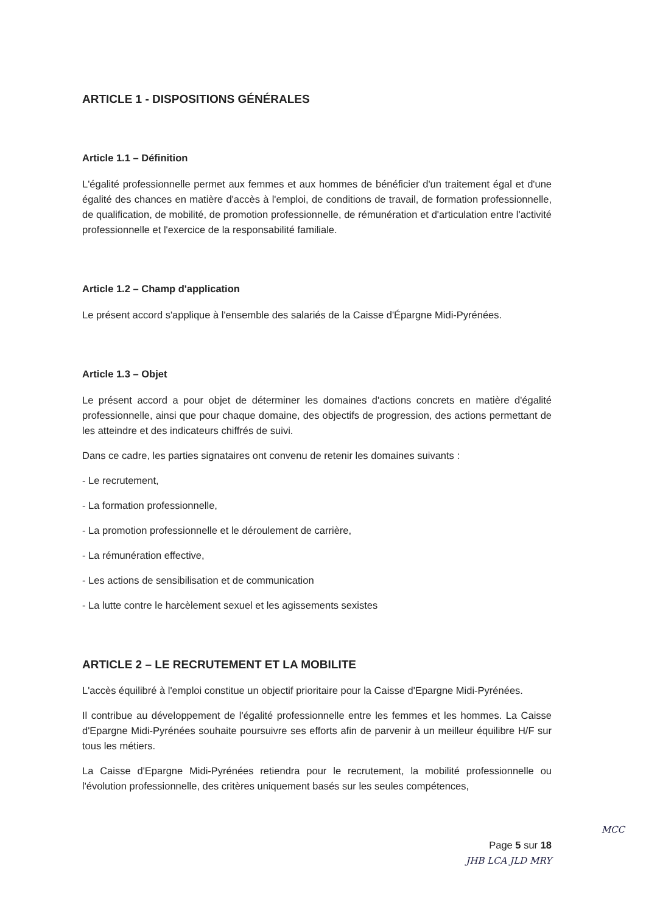ARTICLE 1 - DISPOSITIONS GÉNÉRALES
Article 1.1 – Définition
L'égalité professionnelle permet aux femmes et aux hommes de bénéficier d'un traitement égal et d'une égalité des chances en matière d'accès à l'emploi, de conditions de travail, de formation professionnelle, de qualification, de mobilité, de promotion professionnelle, de rémunération et d'articulation entre l'activité professionnelle et l'exercice de la responsabilité familiale.
Article 1.2 – Champ d'application
Le présent accord s'applique à l'ensemble des salariés de la Caisse d'Épargne Midi-Pyrénées.
Article 1.3 – Objet
Le présent accord a pour objet de déterminer les domaines d'actions concrets en matière d'égalité professionnelle, ainsi que pour chaque domaine, des objectifs de progression, des actions permettant de les atteindre et des indicateurs chiffrés de suivi.
Dans ce cadre, les parties signataires ont convenu de retenir les domaines suivants :
- Le recrutement,
- La formation professionnelle,
- La promotion professionnelle et le déroulement de carrière,
- La rémunération effective,
- Les actions de sensibilisation et de communication
- La lutte contre le harcèlement sexuel et les agissements sexistes
ARTICLE 2 – LE RECRUTEMENT ET LA MOBILITE
L'accès équilibré à l'emploi constitue un objectif prioritaire pour la Caisse d'Epargne Midi-Pyrénées.
Il contribue au développement de l'égalité professionnelle entre les femmes et les hommes. La Caisse d'Epargne Midi-Pyrénées souhaite poursuivre ses efforts afin de parvenir à un meilleur équilibre H/F sur tous les métiers.
La Caisse d'Epargne Midi-Pyrénées retiendra pour le recrutement, la mobilité professionnelle ou l'évolution professionnelle, des critères uniquement basés sur les seules compétences,
MCC
Page 5 sur 18
JHB LCA JLD MRY